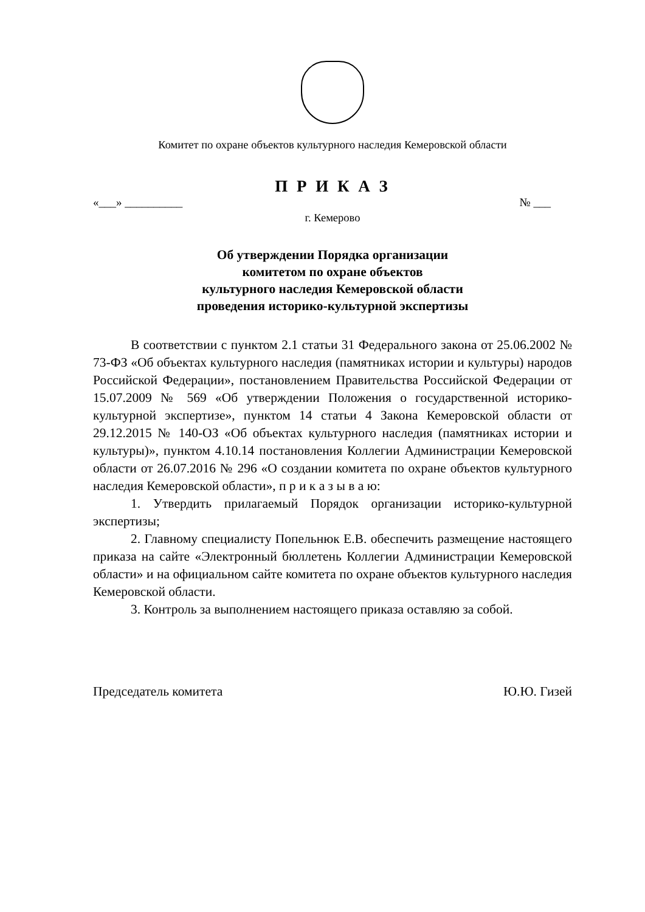Комитет по охране объектов культурного наследия Кемеровской области
П Р И К А З
«___» __________ № ___
г. Кемерово
Об утверждении Порядка организации
комитетом по охране объектов
культурного наследия Кемеровской области
проведения историко-культурной экспертизы
В соответствии с пунктом 2.1 статьи 31 Федерального закона от 25.06.2002 № 73-ФЗ «Об объектах культурного наследия (памятниках истории и культуры) народов Российской Федерации», постановлением Правительства Российской Федерации от 15.07.2009 № 569 «Об утверждении Положения о государственной историко-культурной экспертизе», пунктом 14 статьи 4 Закона Кемеровской области от 29.12.2015 № 140-ОЗ «Об объектах культурного наследия (памятниках истории и культуры)», пунктом 4.10.14 постановления Коллегии Администрации Кемеровской области от 26.07.2016 № 296 «О создании комитета по охране объектов культурного наследия Кемеровской области», п р и к а з ы в а ю:
1. Утвердить прилагаемый Порядок организации историко-культурной экспертизы;
2. Главному специалисту Попельнюк Е.В. обеспечить размещение настоящего приказа на сайте «Электронный бюллетень Коллегии Администрации Кемеровской области» и на официальном сайте комитета по охране объектов культурного наследия Кемеровской области.
3. Контроль за выполнением настоящего приказа оставляю за собой.
Председатель комитета Ю.Ю. Гизей